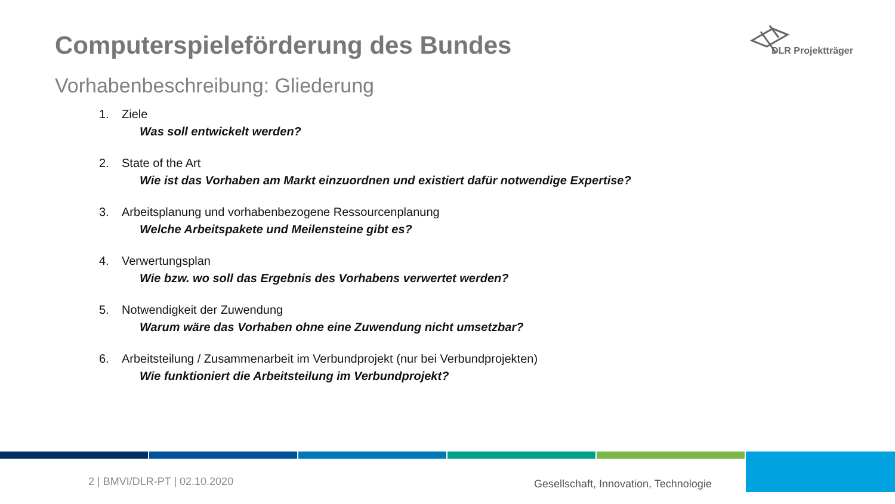Computerspieleförderung des Bundes
DLR Projektträger
Vorhabenbeschreibung: Gliederung
1. Ziele
Was soll entwickelt werden?
2. State of the Art
Wie ist das Vorhaben am Markt einzuordnen und existiert dafür notwendige Expertise?
3. Arbeitsplanung und vorhabenbezogene Ressourcenplanung
Welche Arbeitspakete und Meilensteine gibt es?
4. Verwertungsplan
Wie bzw. wo soll das Ergebnis des Vorhabens verwertet werden?
5. Notwendigkeit der Zuwendung
Warum wäre das Vorhaben ohne eine Zuwendung nicht umsetzbar?
6. Arbeitsteilung / Zusammenarbeit im Verbundprojekt (nur bei Verbundprojekten)
Wie funktioniert die Arbeitsteilung im Verbundprojekt?
2 | BMVI/DLR-PT | 02.10.2020
Gesellschaft, Innovation, Technologie